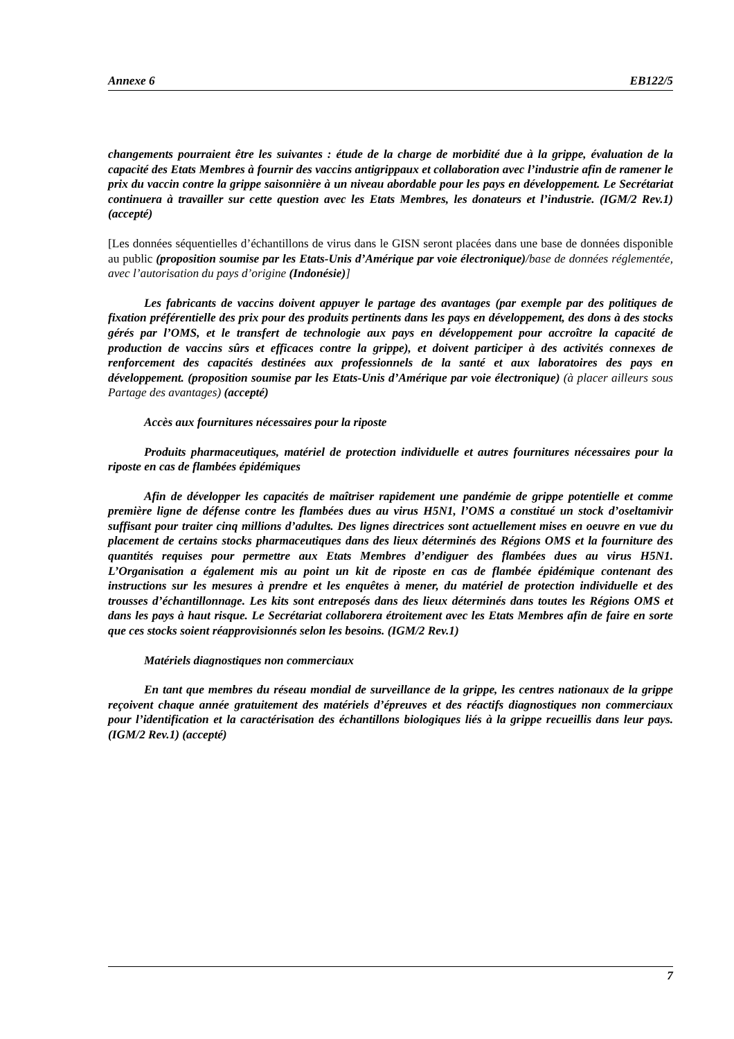Annexe 6 EB122/5
changements pourraient être les suivantes : étude de la charge de morbidité due à la grippe, évaluation de la capacité des Etats Membres à fournir des vaccins antigrippaux et collaboration avec l’industrie afin de ramener le prix du vaccin contre la grippe saisonnière à un niveau abordable pour les pays en développement. Le Secrétariat continuera à travailler sur cette question avec les Etats Membres, les donateurs et l’industrie. (IGM/2 Rev.1) (accepté)
[Les données séquentielles d’échantillons de virus dans le GISN seront placées dans une base de données disponible au public (proposition soumise par les Etats-Unis d’Amérique par voie électronique)/base de données réglementée, avec l’autorisation du pays d’origine (Indonésie)]
Les fabricants de vaccins doivent appuyer le partage des avantages (par exemple par des politiques de fixation préférentielle des prix pour des produits pertinents dans les pays en développement, des dons à des stocks gérés par l’OMS, et le transfert de technologie aux pays en développement pour accroître la capacité de production de vaccins sûrs et efficaces contre la grippe), et doivent participer à des activités connexes de renforcement des capacités destinées aux professionnels de la santé et aux laboratoires des pays en développement. (proposition soumise par les Etats-Unis d’Amérique par voie électronique) (à placer ailleurs sous Partage des avantages) (accepté)
Accès aux fournitures nécessaires pour la riposte
Produits pharmaceutiques, matériel de protection individuelle et autres fournitures nécessaires pour la riposte en cas de flambées épidémiques
Afin de développer les capacités de maîtriser rapidement une pandémie de grippe potentielle et comme première ligne de défense contre les flambées dues au virus H5N1, l’OMS a constitué un stock d’oseltamivir suffisant pour traiter cinq millions d’adultes. Des lignes directrices sont actuellement mises en oeuvre en vue du placement de certains stocks pharmaceutiques dans des lieux déterminés des Régions OMS et la fourniture des quantités requises pour permettre aux Etats Membres d’endiguer des flambées dues au virus H5N1. L’Organisation a également mis au point un kit de riposte en cas de flambée épidémique contenant des instructions sur les mesures à prendre et les enquêtes à mener, du matériel de protection individuelle et des trousses d’échantillonnage. Les kits sont entreposés dans des lieux déterminés dans toutes les Régions OMS et dans les pays à haut risque. Le Secrétariat collaborera étroitement avec les Etats Membres afin de faire en sorte que ces stocks soient réapprovisionnés selon les besoins. (IGM/2 Rev.1)
Matériels diagnostiques non commerciaux
En tant que membres du réseau mondial de surveillance de la grippe, les centres nationaux de la grippe reçoivent chaque année gratuitement des matériels d’épreuves et des réactifs diagnostiques non commerciaux pour l’identification et la caractérisation des échantillons biologiques liés à la grippe recueillis dans leur pays. (IGM/2 Rev.1) (accepté)
7